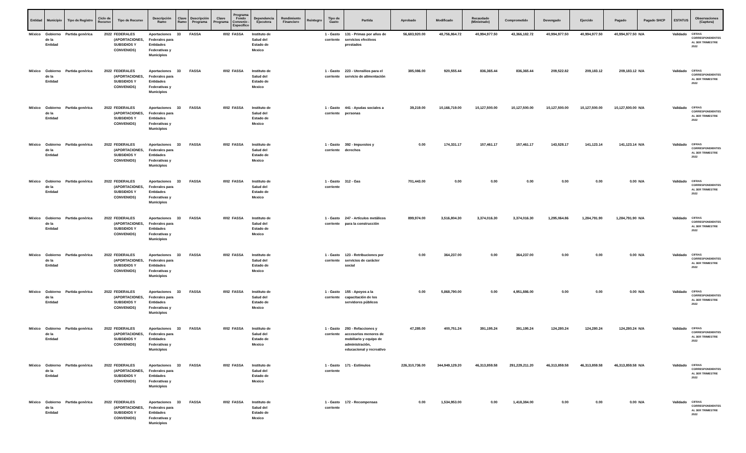| Entidad | Municipio | Tipo de Registro | Ciclo de Recurso | Tipo de Recurso | Descripción Ramo | Clave Ramo | Descripción Programa | Clave Programa | Programa Fondo Convenio - Específico | Dependencia Ejecutora | Rendimiento Financiero | Reintegro | Tipo de Gasto | Partida | Aprobado | Modificado | Recaudado (Ministrado) | Comprometido | Devengado | Ejercido | Pagado | Pagado SHCP | ESTATUS | Observaciones (Captura) |
| --- | --- | --- | --- | --- | --- | --- | --- | --- | --- | --- | --- | --- | --- | --- | --- | --- | --- | --- | --- | --- | --- | --- | --- | --- |
| México | Gobierno de la Entidad | Partida genérica | 2022 | FEDERALES (APORTACIONES, SUBSIDIOS Y CONVENIOS) | Aportaciones Federales para Entidades Federativas y Municipios | 33 | FASSA | I002 | FASSA | Instituto de Salud del Estado de Mexico | | | 1 - Gasto corriente | 131 - Primas por años de servicios efectivos prestados | 56,683,920.00 | 48,756,864.72 | 40,994,977.50 | 43,366,182.72 | 40,994,977.50 | 40,994,977.50 | 40,994,977.50 | N/A | Validado | CIFRAS CORRESPONDIENTES AL 3ER TRIMESTRE 2022 |
| México | Gobierno de la Entidad | Partida genérica | 2022 | FEDERALES (APORTACIONES, SUBSIDIOS Y CONVENIOS) | Aportaciones Federales para Entidades Federativas y Municipios | 33 | FASSA | I002 | FASSA | Instituto de Salud del Estado de Mexico | | | 1 - Gasto corriente | 223 - Utensilios para el servicio de alimentación | 385,086.00 | 920,555.44 | 836,365.44 | 836,365.44 | 209,522.82 | 209,183.12 | 209,183.12 | N/A | Validado | CIFRAS CORRESPONDIENTES AL 3ER TRIMESTRE 2022 |
| México | Gobierno de la Entidad | Partida genérica | 2022 | FEDERALES (APORTACIONES, SUBSIDIOS Y CONVENIOS) | Aportaciones Federales para Entidades Federativas y Municipios | 33 | FASSA | I002 | FASSA | Instituto de Salud del Estado de Mexico | | | 1 - Gasto corriente | 441 - Ayudas sociales a personas | 39,219.00 | 10,166,719.00 | 10,127,500.00 | 10,127,500.00 | 10,127,500.00 | 10,127,500.00 | 10,127,500.00 | N/A | Validado | CIFRAS CORRESPONDIENTES AL 3ER TRIMESTRE 2022 |
| México | Gobierno de la Entidad | Partida genérica | 2022 | FEDERALES (APORTACIONES, SUBSIDIOS Y CONVENIOS) | Aportaciones Federales para Entidades Federativas y Municipios | 33 | FASSA | I002 | FASSA | Instituto de Salud del Estado de Mexico | | | 1 - Gasto corriente | 392 - Impuestos y derechos | 0.00 | 174,331.17 | 157,461.17 | 157,461.17 | 143,528.17 | 141,123.14 | 141,123.14 | N/A | Validado | CIFRAS CORRESPONDIENTES AL 3ER TRIMESTRE 2022 |
| México | Gobierno de la Entidad | Partida genérica | 2022 | FEDERALES (APORTACIONES, SUBSIDIOS Y CONVENIOS) | Aportaciones Federales para Entidades Federativas y Municipios | 33 | FASSA | I002 | FASSA | Instituto de Salud del Estado de Mexico | | | 1 - Gasto corriente | 312 - Gas | 701,443.00 | 0.00 | 0.00 | 0.00 | 0.00 | 0.00 | 0.00 | N/A | Validado | CIFRAS CORRESPONDIENTES AL 3ER TRIMESTRE 2022 |
| México | Gobierno de la Entidad | Partida genérica | 2022 | FEDERALES (APORTACIONES, SUBSIDIOS Y CONVENIOS) | Aportaciones Federales para Entidades Federativas y Municipios | 33 | FASSA | I002 | FASSA | Instituto de Salud del Estado de Mexico | | | 1 - Gasto corriente | 247 - Artículos metálicos para la construcción | 899,974.00 | 3,516,804.30 | 3,374,016.30 | 3,374,016.30 | 1,295,064.86 | 1,284,791.90 | 1,284,791.90 | N/A | Validado | CIFRAS CORRESPONDIENTES AL 3ER TRIMESTRE 2022 |
| México | Gobierno de la Entidad | Partida genérica | 2022 | FEDERALES (APORTACIONES, SUBSIDIOS Y CONVENIOS) | Aportaciones Federales para Entidades Federativas y Municipios | 33 | FASSA | I002 | FASSA | Instituto de Salud del Estado de Mexico | | | 1 - Gasto corriente | 123 - Retribuciones por servicios de carácter social | 0.00 | 364,237.00 | 0.00 | 364,237.00 | 0.00 | 0.00 | 0.00 | N/A | Validado | CIFRAS CORRESPONDIENTES AL 3ER TRIMESTRE 2022 |
| México | Gobierno de la Entidad | Partida genérica | 2022 | FEDERALES (APORTACIONES, SUBSIDIOS Y CONVENIOS) | Aportaciones Federales para Entidades Federativas y Municipios | 33 | FASSA | I002 | FASSA | Instituto de Salud del Estado de Mexico | | | 1 - Gasto corriente | 155 - Apoyos a la capacitación de los servidores públicos | 0.00 | 5,868,790.00 | 0.00 | 4,951,886.00 | 0.00 | 0.00 | 0.00 | N/A | Validado | CIFRAS CORRESPONDIENTES AL 3ER TRIMESTRE 2022 |
| México | Gobierno de la Entidad | Partida genérica | 2022 | FEDERALES (APORTACIONES, SUBSIDIOS Y CONVENIOS) | Aportaciones Federales para Entidades Federativas y Municipios | 33 | FASSA | I002 | FASSA | Instituto de Salud del Estado de Mexico | | | 1 - Gasto corriente | 293 - Refacciones y accesorios menores de mobiliario y equipo de administración, educacional y recreativo | 47,285.00 | 400,751.24 | 391,195.24 | 391,195.24 | 124,280.24 | 124,280.24 | 124,280.24 | N/A | Validado | CIFRAS CORRESPONDIENTES AL 3ER TRIMESTRE 2022 |
| México | Gobierno de la Entidad | Partida genérica | 2022 | FEDERALES (APORTACIONES, SUBSIDIOS Y CONVENIOS) | Aportaciones Federales para Entidades Federativas y Municipios | 33 | FASSA | I002 | FASSA | Instituto de Salud del Estado de Mexico | | | 1 - Gasto corriente | 171 - Estímulos | 226,310,736.00 | 344,949,129.20 | 46,313,859.58 | 291,229,211.20 | 46,313,859.58 | 46,313,859.58 | 46,313,859.58 | N/A | Validado | CIFRAS CORRESPONDIENTES AL 3ER TRIMESTRE 2022 |
| México | Gobierno de la Entidad | Partida genérica | 2022 | FEDERALES (APORTACIONES, SUBSIDIOS Y CONVENIOS) | Aportaciones Federales para Entidades Federativas y Municipios | 33 | FASSA | I002 | FASSA | Instituto de Salud del Estado de Mexico | | | 1 - Gasto corriente | 172 - Recompensas | 0.00 | 1,534,953.00 | 0.00 | 1,418,384.00 | 0.00 | 0.00 | 0.00 | N/A | Validado | CIFRAS CORRESPONDIENTES AL 3ER TRIMESTRE 2022 |